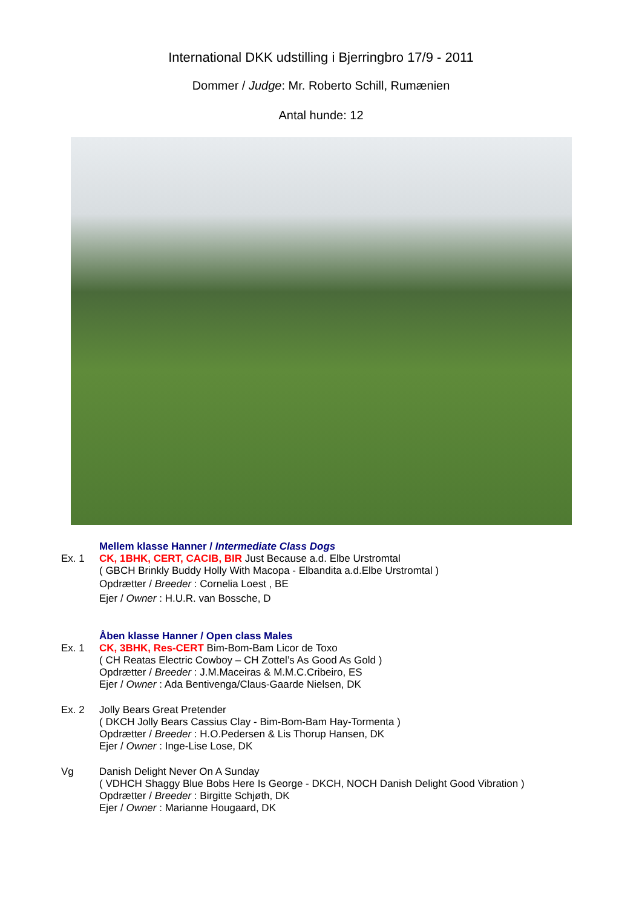International DKK udstilling i Bjerringbro 17/9 - 2011
Dommer / Judge: Mr. Roberto Schill, Rumænien
Antal hunde: 12
Mellem klasse Hanner / Intermediate Class Dogs
Ex. 1 CK, 1BHK, CERT, CACIB, BIR Just Because a.d. Elbe Urstromtal
( GBCH Brinkly Buddy Holly With Macopa - Elbandita a.d.Elbe Urstromtal )
Opdrætter / Breeder : Cornelia Loest , BE
Ejer / Owner : H.U.R. van Bossche, D
Åben klasse Hanner / Open class Males
Ex. 1 CK, 3BHK, Res-CERT Bim-Bom-Bam Licor de Toxo
( CH Reatas Electric Cowboy – CH Zottel’s As Good As Gold )
Opdrætter / Breeder : J.M.Maceiras & M.M.C.Cribeiro, ES
Ejer / Owner : Ada Bentivenga/Claus-Gaarde Nielsen, DK
Ex. 2 Jolly Bears Great Pretender
( DKCH Jolly Bears Cassius Clay - Bim-Bom-Bam Hay-Tormenta )
Opdrætter / Breeder : H.O.Pedersen & Lis Thorup Hansen, DK
Ejer / Owner : Inge-Lise Lose, DK
Vg Danish Delight Never On A Sunday
( VDHCH Shaggy Blue Bobs Here Is George - DKCH, NOCH Danish Delight Good Vibration )
Opdrætter / Breeder : Birgitte Schjøth, DK
Ejer / Owner : Marianne Hougaard, DK